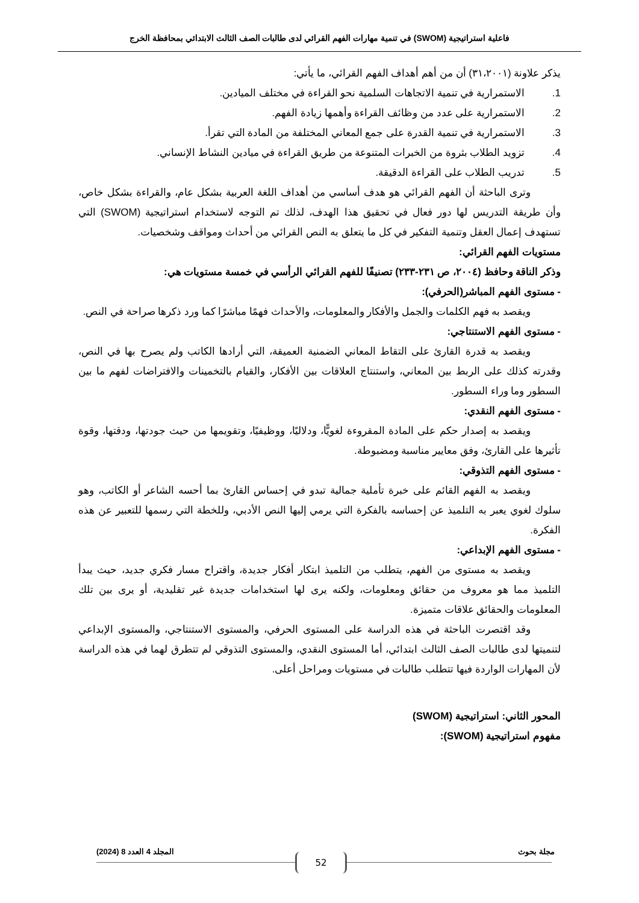فاعلية استراتيجية (SWOM) في تنمية مهارات الفهم القرائي لدى طالبات الصف الثالث الابتدائي بمحافظة الخرج
يذكر علاونة (٣١،٢٠٠١) أن من أهم أهداف الفهم القرائي، ما يأتي:
1. الاستمرارية في تنمية الاتجاهات السلمية نحو القراءة في مختلف الميادين.
2. الاستمرارية على عدد من وظائف القراءة وأهمها زيادة الفهم.
3. الاستمرارية في تنمية القدرة على جمع المعاني المختلفة من المادة التي تقرأ.
4. تزويد الطلاب بثروة من الخبرات المتنوعة من طريق القراءة في ميادين النشاط الإنساني.
5. تدريب الطلاب على القراءة الدقيقة.
وترى الباحثة أن الفهم القرائي هو هدف أساسي من أهداف اللغة العربية بشكل عام، والقراءة بشكل خاص، وأن طريقة التدريس لها دور فعال في تحقيق هذا الهدف، لذلك تم التوجه لاستخدام استراتيجية (SWOM) التي تستهدف إعمال العقل وتنمية التفكير في كل ما يتعلق به النص القرائي من أحداث ومواقف وشخصيات.
مستويات الفهم القرائي:
وذكر الناقة وحافظ (٢٠٠٤، ص ٢٣١-٢٣٣) تصنيفًا للفهم القرائي الرأسي في خمسة مستويات هي:
- مستوى الفهم المباشر(الحرفي):
ويقصد به فهم الكلمات والجمل والأفكار والمعلومات، والأحداث فهمًا مباشرًا كما ورد ذكرها صراحة في النص.
- مستوى الفهم الاستنتاجي:
ويقصد به قدرة القارئ على التقاط المعاني الضمنية العميقة، التي أرادها الكاتب ولم يصرح بها في النص، وقدرته كذلك على الربط بين المعاني، واستنتاج العلاقات بين الأفكار، والقيام بالتخمينات والافتراضات لفهم ما بين السطور وما وراء السطور.
- مستوى الفهم النقدي:
ويقصد به إصدار حكم على المادة المقروءة لغويًّا، ودلاليًا، ووظيفيًا، وتقويمها من حيث جودتها، ودقتها، وقوة تأثيرها على القارئ، وفق معايير مناسبة ومضبوطة.
- مستوى الفهم التذوقي:
ويقصد به الفهم القائم على خبرة تأملية جمالية تبدو في إحساس القارئ بما أحسه الشاعر أو الكاتب، وهو سلوك لغوي يعبر به التلميذ عن إحساسه بالفكرة التي يرمي إليها النص الأدبي، وللخطة التي رسمها للتعبير عن هذه الفكرة.
- مستوى الفهم الإبداعي:
ويقصد به مستوى من الفهم، يتطلب من التلميذ ابتكار أفكار جديدة، واقتراح مسار فكري جديد، حيث يبدأ التلميذ مما هو معروف من حقائق ومعلومات، ولكنه يرى لها استخدامات جديدة غير تقليدية، أو يرى بين تلك المعلومات والحقائق علاقات متميزة.
وقد اقتصرت الباحثة في هذه الدراسة على المستوى الحرفي، والمستوى الاستنتاجي، والمستوى الإبداعي لتنميتها لدى طالبات الصف الثالث ابتدائي، أما المستوى النقدي، والمستوى التذوقي لم تتطرق لهما في هذه الدراسة لأن المهارات الواردة فيها تتطلب طالبات في مستويات ومراحل أعلى.
المحور الثاني: استراتيجية (SWOM)
مفهوم استراتيجية (SWOM):
مجلة بحوث المجلد 4 العدد 8 (2024)
52